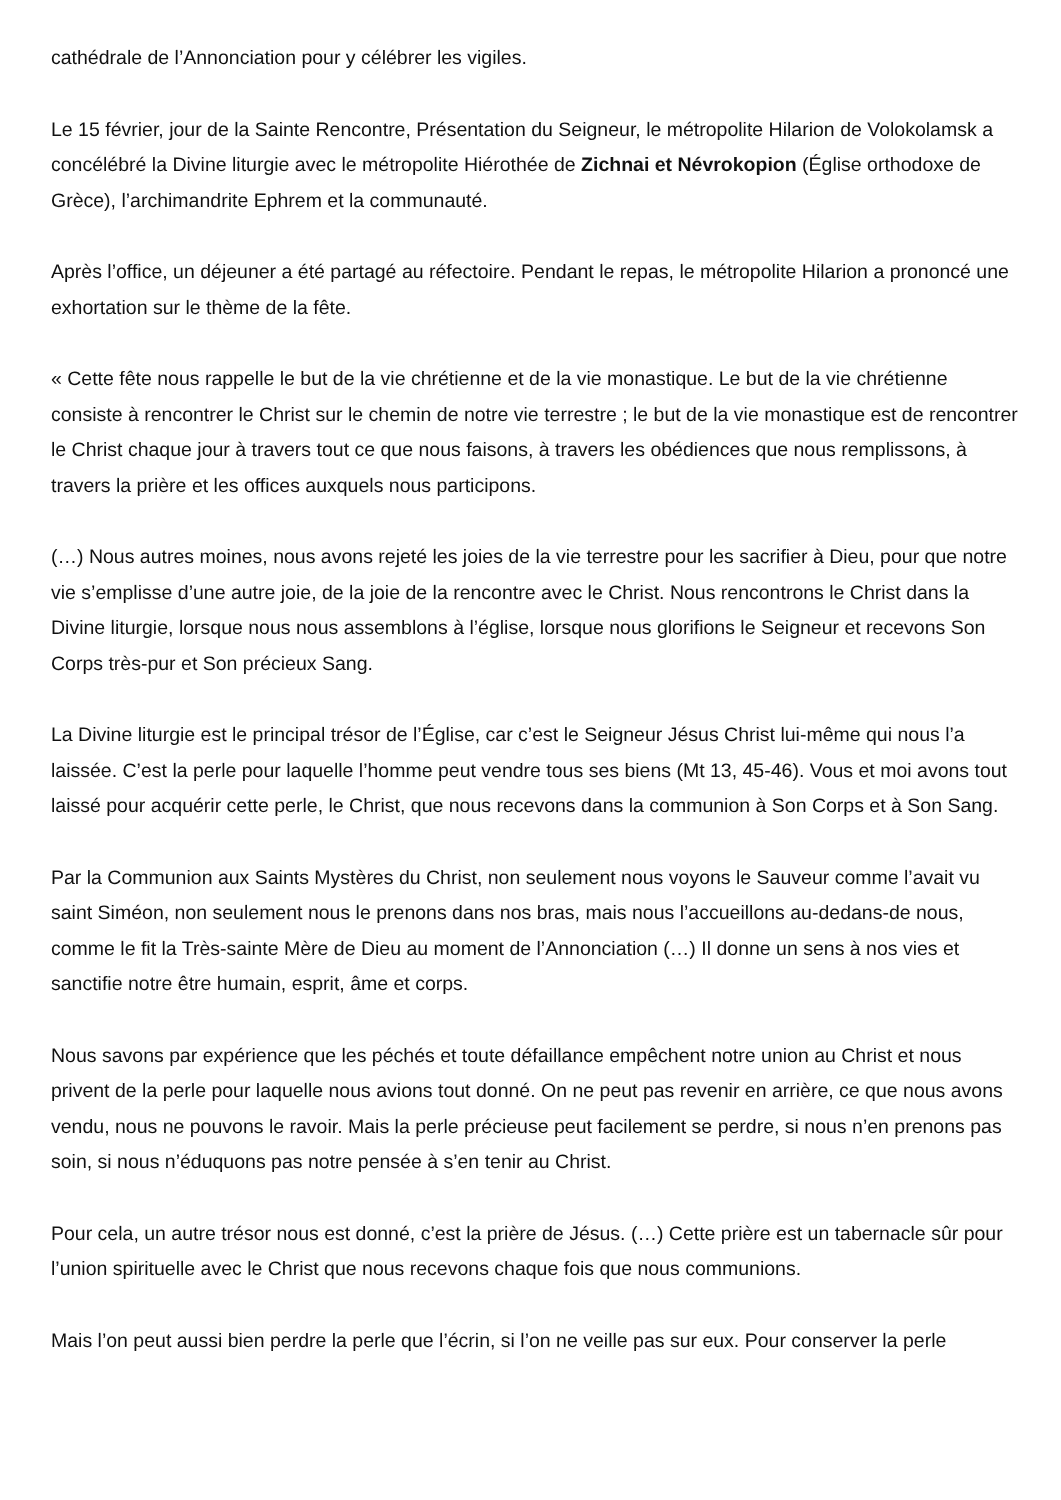cathédrale de l’Annonciation pour y célébrer les vigiles.
Le 15 février, jour de la Sainte Rencontre, Présentation du Seigneur, le métropolite Hilarion de Volokolamsk a concélébré la Divine liturgie avec le métropolite Hiérothée de Zichnai et Névrokopion (Église orthodoxe de Grèce), l’archimandrite Ephrem et la communauté.
Après l’office, un déjeuner a été partagé au réfectoire. Pendant le repas, le métropolite Hilarion a prononcé une exhortation sur le thème de la fête.
« Cette fête nous rappelle le but de la vie chrétienne et de la vie monastique. Le but de la vie chrétienne consiste à rencontrer le Christ sur le chemin de notre vie terrestre ; le but de la vie monastique est de rencontrer le Christ chaque jour à travers tout ce que nous faisons, à travers les obédiences que nous remplissons, à travers la prière et les offices auxquels nous participons.
(…) Nous autres moines, nous avons rejeté les joies de la vie terrestre pour les sacrifier à Dieu, pour que notre vie s’emplisse d’une autre joie, de la joie de la rencontre avec le Christ. Nous rencontrons le Christ dans la Divine liturgie, lorsque nous nous assemblons à l’église, lorsque nous glorifions le Seigneur et recevons Son Corps très-pur et Son précieux Sang.
La Divine liturgie est le principal trésor de l’Église, car c’est le Seigneur Jésus Christ lui-même qui nous l’a laissée. C’est la perle pour laquelle l’homme peut vendre tous ses biens (Mt 13, 45-46). Vous et moi avons tout laissé pour acquérir cette perle, le Christ, que nous recevons dans la communion à Son Corps et à Son Sang.
Par la Communion aux Saints Mystères du Christ, non seulement nous voyons le Sauveur comme l’avait vu saint Siméon, non seulement nous le prenons dans nos bras, mais nous l’accueillons au-dedans-de nous, comme le fit la Très-sainte Mère de Dieu au moment de l’Annonciation (…) Il donne un sens à nos vies et sanctifie notre être humain, esprit, âme et corps.
Nous savons par expérience que les péchés et toute défaillance empêchent notre union au Christ et nous privent de la perle pour laquelle nous avions tout donné. On ne peut pas revenir en arrière, ce que nous avons vendu, nous ne pouvons le ravoir. Mais la perle précieuse peut facilement se perdre, si nous n’en prenons pas soin, si nous n’éduquons pas notre pensée à s’en tenir au Christ.
Pour cela, un autre trésor nous est donné, c’est la prière de Jésus. (…) Cette prière est un tabernacle sûr pour l’union spirituelle avec le Christ que nous recevons chaque fois que nous communions.
Mais l’on peut aussi bien perdre la perle que l’écrin, si l’on ne veille pas sur eux. Pour conserver la perle